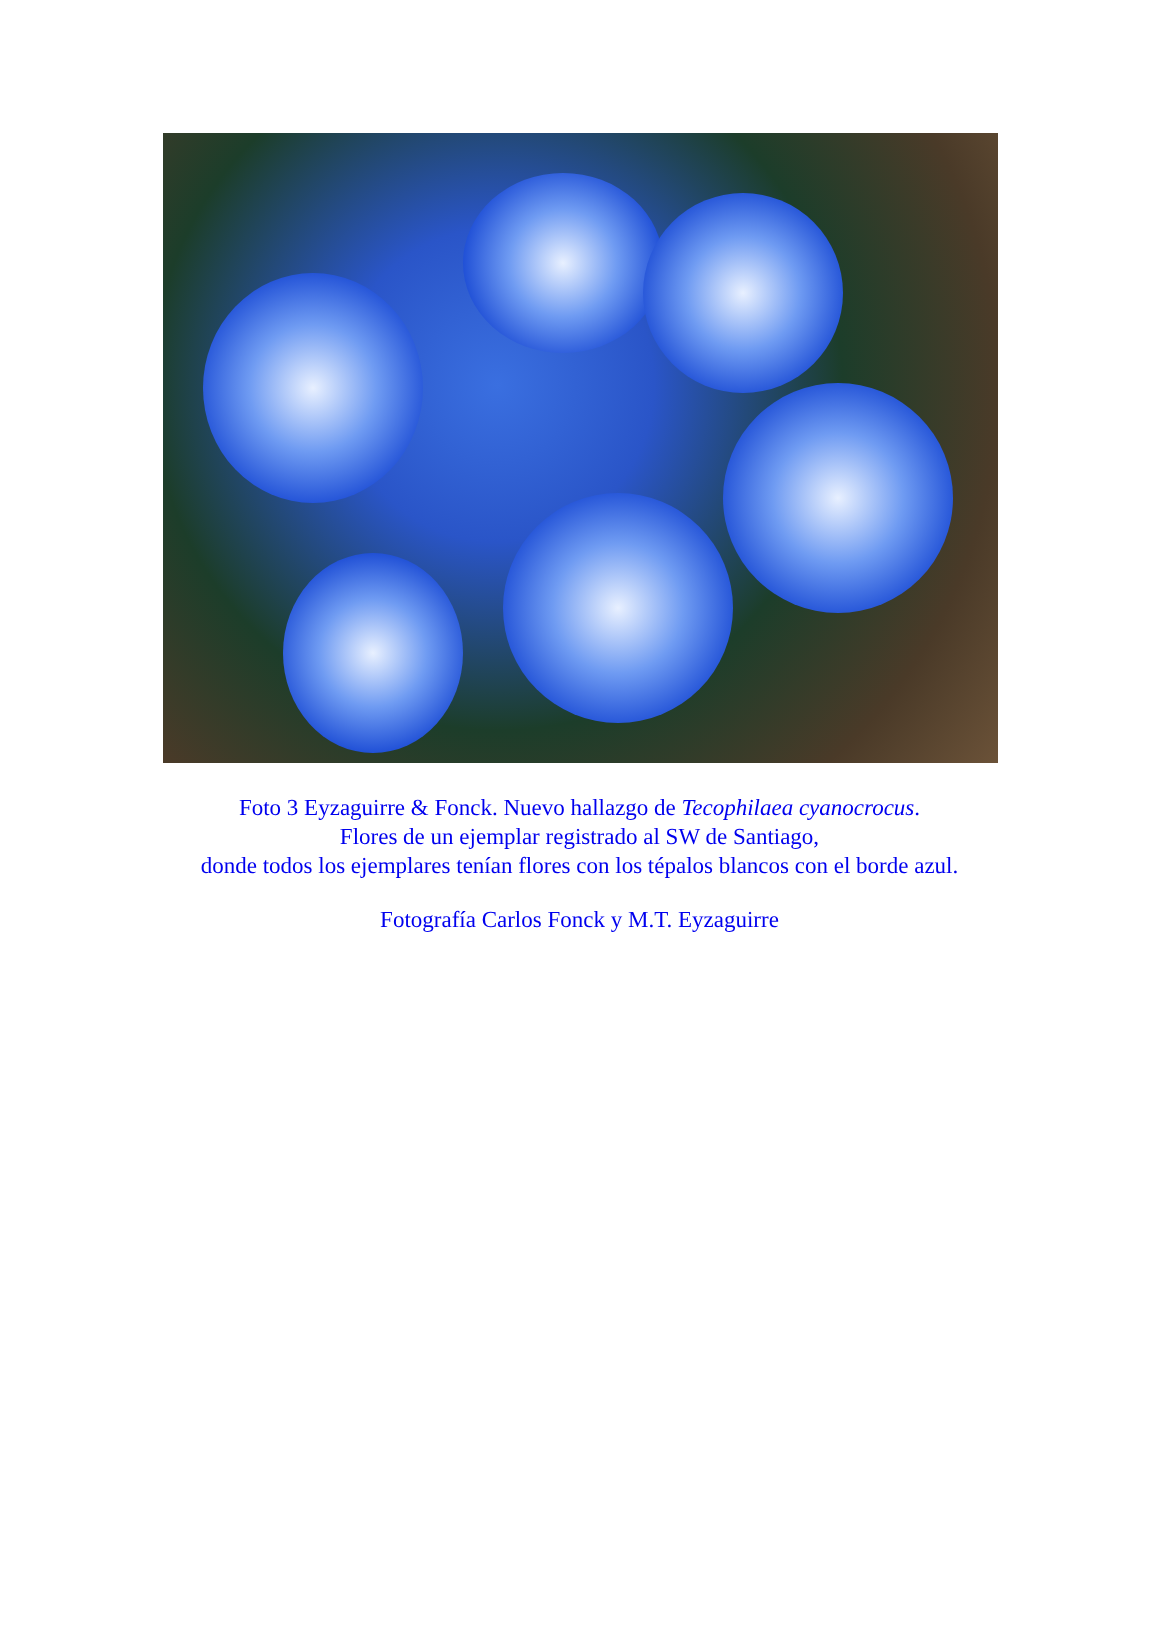Foto 3 Eyzaguirre & Fonck. Nuevo hallazgo de Tecophilaea cyanocrocus.
Flores de un ejemplar registrado al SW de Santiago,
donde todos los ejemplares tenían flores con los tépalos blancos con el borde azul.
Fotografía Carlos Fonck y M.T. Eyzaguirre